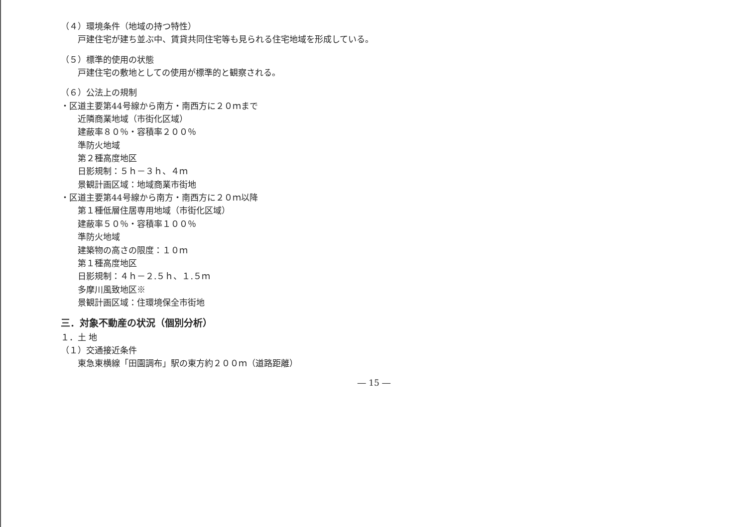（４）環境条件（地域の持つ特性）
戸建住宅が建ち並ぶ中、賃貸共同住宅等も見られる住宅地域を形成している。
（５）標準的使用の状態
戸建住宅の敷地としての使用が標準的と観察される。
（６）公法上の規制
・区道主要第44号線から南方・南西方に２０ｍまで
近隣商業地域（市街化区域）
建蔽率８０％・容積率２００％
準防火地域
第２種高度地区
日影規制：５ｈ－３ｈ、４ｍ
景観計画区域：地域商業市街地
・区道主要第44号線から南方・南西方に２０ｍ以降
第１種低層住居専用地域（市街化区域）
建蔽率５０％・容積率１００％
準防火地域
建築物の高さの限度：１０ｍ
第１種高度地区
日影規制：４ｈ－２.５ｈ、１.５ｍ
多摩川風致地区※
景観計画区域：住環境保全市街地
三．対象不動産の状況（個別分析）
１．土 地
（１）交通接近条件
東急東横線「田園調布」駅の東方約２００ｍ（道路距離）
― 15 ―